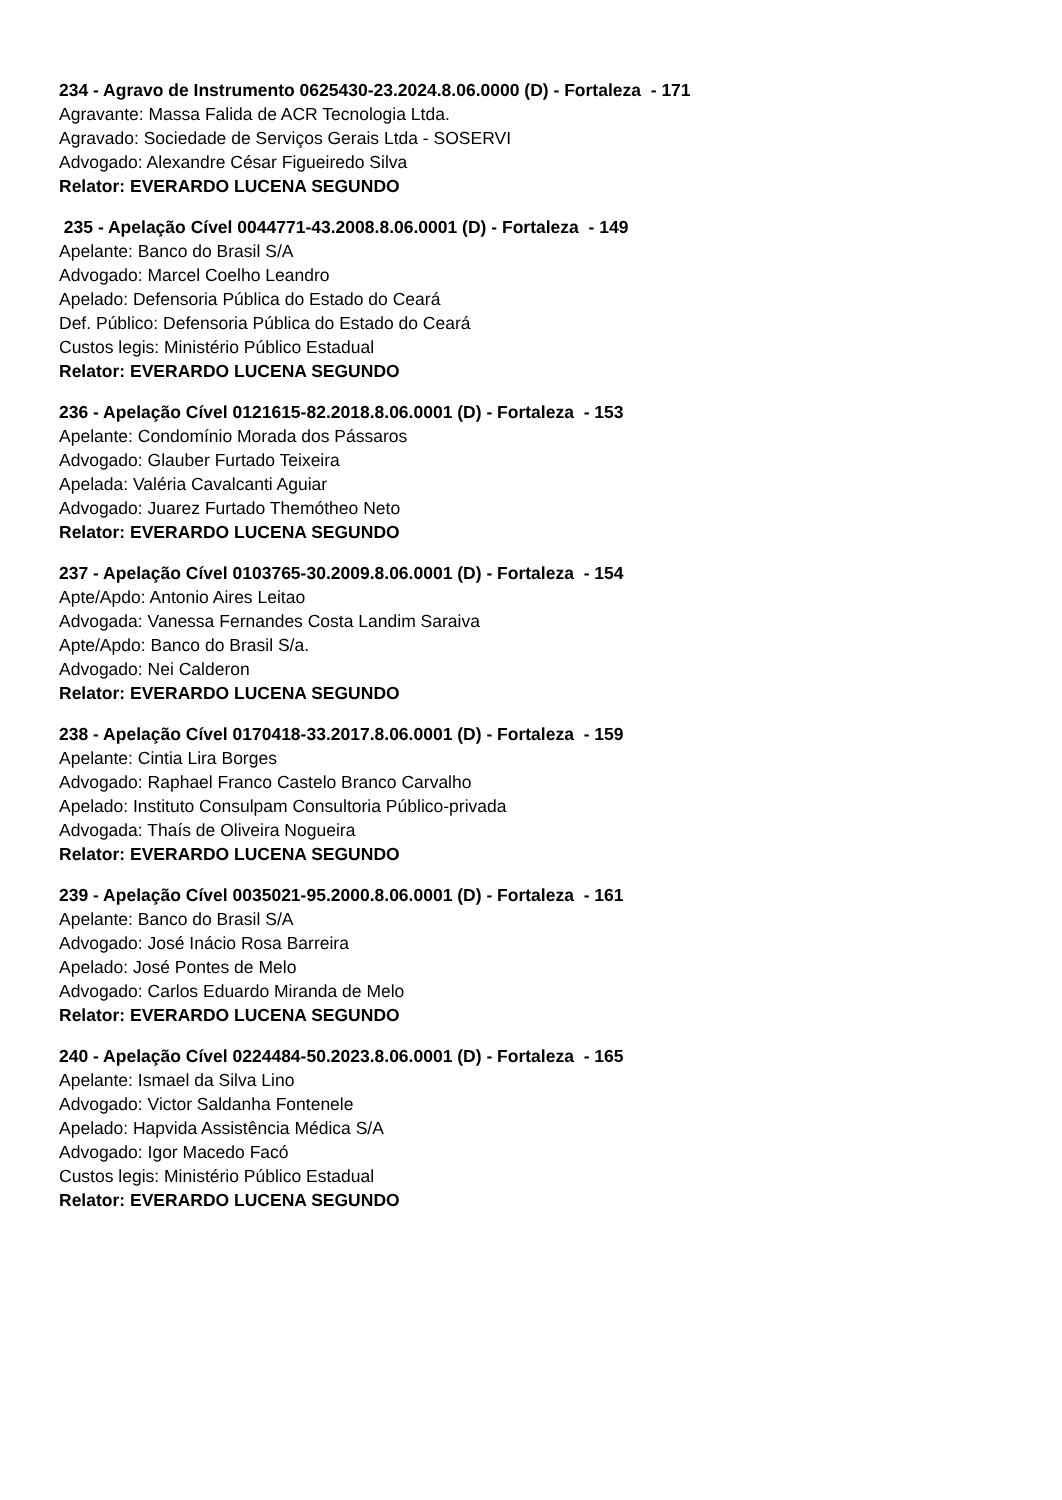234 - Agravo de Instrumento 0625430-23.2024.8.06.0000 (D) - Fortaleza - 171
Agravante: Massa Falida de ACR Tecnologia Ltda.
Agravado: Sociedade de Serviços Gerais Ltda - SOSERVI
Advogado: Alexandre César Figueiredo Silva
Relator: EVERARDO LUCENA SEGUNDO
235 - Apelação Cível 0044771-43.2008.8.06.0001 (D) - Fortaleza - 149
Apelante: Banco do Brasil S/A
Advogado: Marcel Coelho Leandro
Apelado: Defensoria Pública do Estado do Ceará
Def. Público: Defensoria Pública do Estado do Ceará
Custos legis: Ministério Público Estadual
Relator: EVERARDO LUCENA SEGUNDO
236 - Apelação Cível 0121615-82.2018.8.06.0001 (D) - Fortaleza - 153
Apelante: Condomínio Morada dos Pássaros
Advogado: Glauber Furtado Teixeira
Apelada: Valéria Cavalcanti Aguiar
Advogado: Juarez Furtado Themótheo Neto
Relator: EVERARDO LUCENA SEGUNDO
237 - Apelação Cível 0103765-30.2009.8.06.0001 (D) - Fortaleza - 154
Apte/Apdo: Antonio Aires Leitao
Advogada: Vanessa Fernandes Costa Landim Saraiva
Apte/Apdo: Banco do Brasil S/a.
Advogado: Nei Calderon
Relator: EVERARDO LUCENA SEGUNDO
238 - Apelação Cível 0170418-33.2017.8.06.0001 (D) - Fortaleza - 159
Apelante: Cintia Lira Borges
Advogado: Raphael Franco Castelo Branco Carvalho
Apelado: Instituto Consulpam Consultoria Público-privada
Advogada: Thaís de Oliveira Nogueira
Relator: EVERARDO LUCENA SEGUNDO
239 - Apelação Cível 0035021-95.2000.8.06.0001 (D) - Fortaleza - 161
Apelante: Banco do Brasil S/A
Advogado: José Inácio Rosa Barreira
Apelado: José Pontes de Melo
Advogado: Carlos Eduardo Miranda de Melo
Relator: EVERARDO LUCENA SEGUNDO
240 - Apelação Cível 0224484-50.2023.8.06.0001 (D) - Fortaleza - 165
Apelante: Ismael da Silva Lino
Advogado: Victor Saldanha Fontenele
Apelado: Hapvida Assistência Médica S/A
Advogado: Igor Macedo Facó
Custos legis: Ministério Público Estadual
Relator: EVERARDO LUCENA SEGUNDO